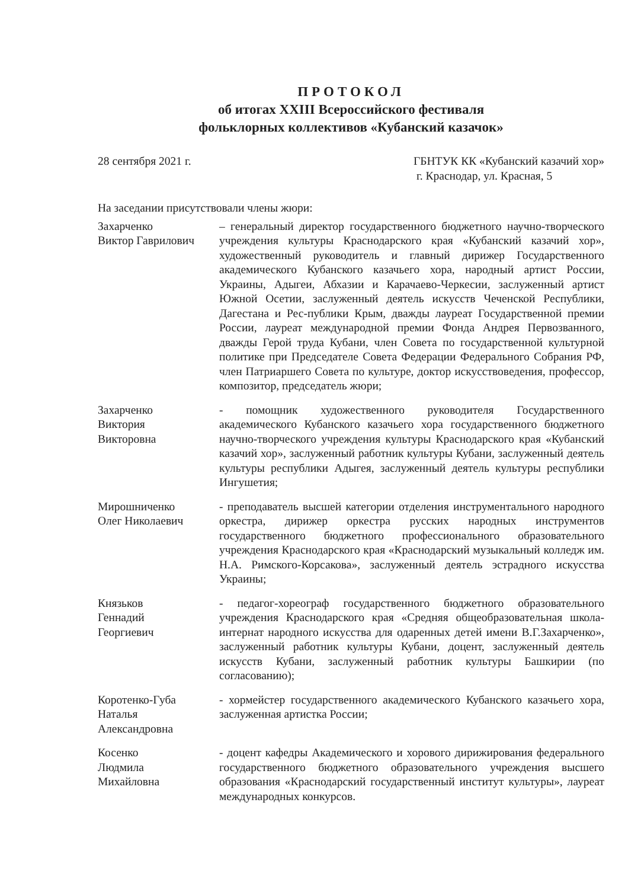ПРОТОКОЛ
об итогах XXIII Всероссийского фестиваля
фольклорных коллективов «Кубанский казачок»
28 сентября 2021 г. ГБНТУК КК «Кубанский казачий хор»
г. Краснодар, ул. Красная, 5
На заседании присутствовали члены жюри:
Захарченко
Виктор Гаврилович
– генеральный директор государственного бюджетного научно-творческого учреждения культуры Краснодарского края «Кубанский казачий хор», художественный руководитель и главный дирижер Государственного академического Кубанского казачьего хора, народный артист России, Украины, Адыгеи, Абхазии и Карачаево-Черкесии, заслуженный артист Южной Осетии, заслуженный деятель искусств Чеченской Республики, Дагестана и Рес-публики Крым, дважды лауреат Государственной премии России, лауреат международной премии Фонда Андрея Первозванного, дважды Герой труда Кубани, член Совета по государственной культурной политике при Председателе Совета Федерации Федерального Собрания РФ, член Патриаршего Совета по культуре, доктор искусствоведения, профессор, композитор, председатель жюри;
Захарченко
Виктория
Викторовна
- помощник художественного руководителя Государственного академического Кубанского казачьего хора государственного бюджетного научно-творческого учреждения культуры Краснодарского края «Кубанский казачий хор», заслуженный работник культуры Кубани, заслуженный деятель культуры республики Адыгея, заслуженный деятель культуры республики Ингушетия;
Мирошниченко
Олег Николаевич
- преподаватель высшей категории отделения инструментального народного оркестра, дирижер оркестра русских народных инструментов государственного бюджетного профессионального образовательного учреждения Краснодарского края «Краснодарский музыкальный колледж им. Н.А. Римского-Корсакова», заслуженный деятель эстрадного искусства Украины;
Князьков
Геннадий
Георгиевич
- педагог-хореограф государственного бюджетного образовательного учреждения Краснодарского края «Средняя общеобразовательная школа-интернат народного искусства для одаренных детей имени В.Г.Захарченко», заслуженный работник культуры Кубани, доцент, заслуженный деятель искусств Кубани, заслуженный работник культуры Башкирии (по согласованию);
Коротенко-Губа
Наталья
Александровна
- хормейстер государственного академического Кубанского казачьего хора, заслуженная артистка России;
Косенко
Людмила
Михайловна
- доцент кафедры Академического и хорового дирижирования федерального государственного бюджетного образовательного учреждения высшего образования «Краснодарский государственный институт культуры», лауреат международных конкурсов.